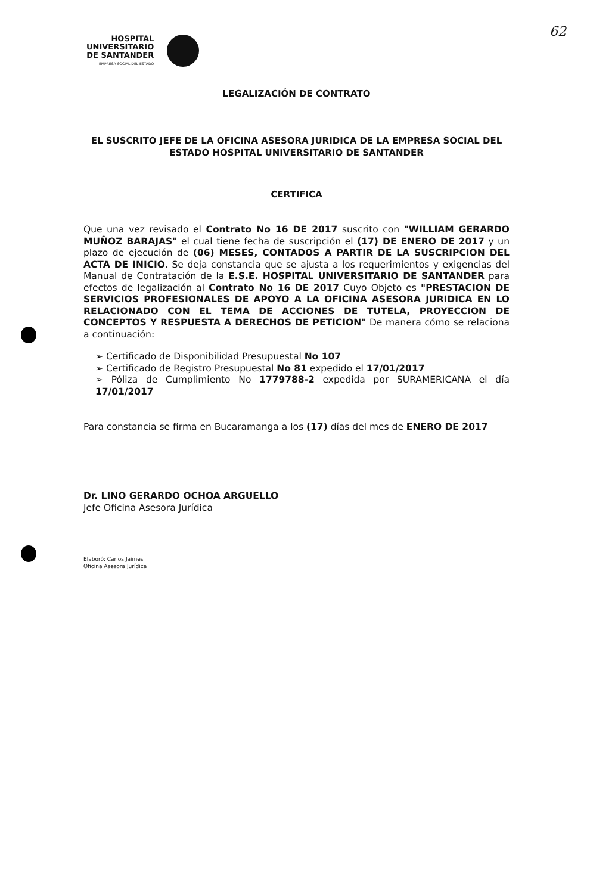62
HOSPITAL
UNIVERSITARIO
DE SANTANDER
EMPRESA SOCIAL DEL ESTADO
LEGALIZACIÓN DE CONTRATO
EL SUSCRITO JEFE DE LA OFICINA ASESORA JURIDICA DE LA EMPRESA SOCIAL DEL ESTADO HOSPITAL UNIVERSITARIO DE SANTANDER
CERTIFICA
Que una vez revisado el Contrato No 16 DE 2017 suscrito con "WILLIAM GERARDO MUÑOZ BARAJAS" el cual tiene fecha de suscripción el (17) DE ENERO DE 2017 y un plazo de ejecución de (06) MESES, CONTADOS A PARTIR DE LA SUSCRIPCION DEL ACTA DE INICIO. Se deja constancia que se ajusta a los requerimientos y exigencias del Manual de Contratación de la E.S.E. HOSPITAL UNIVERSITARIO DE SANTANDER para efectos de legalización al Contrato No 16 DE 2017 Cuyo Objeto es "PRESTACION DE SERVICIOS PROFESIONALES DE APOYO A LA OFICINA ASESORA JURIDICA EN LO RELACIONADO CON EL TEMA DE ACCIONES DE TUTELA, PROYECCION DE CONCEPTOS Y RESPUESTA A DERECHOS DE PETICION" De manera cómo se relaciona a continuación:
➢ Certificado de Disponibilidad Presupuestal No 107
➢ Certificado de Registro Presupuestal No 81 expedido el 17/01/2017
➢ Póliza de Cumplimiento No 1779788-2 expedida por SURAMERICANA el día 17/01/2017
Para constancia se firma en Bucaramanga a los (17) días del mes de ENERO DE 2017
Dr. LINO GERARDO OCHOA ARGUELLO
Jefe Oficina Asesora Jurídica
Elaboró: Carlos Jaimes
Oficina Asesora Jurídica